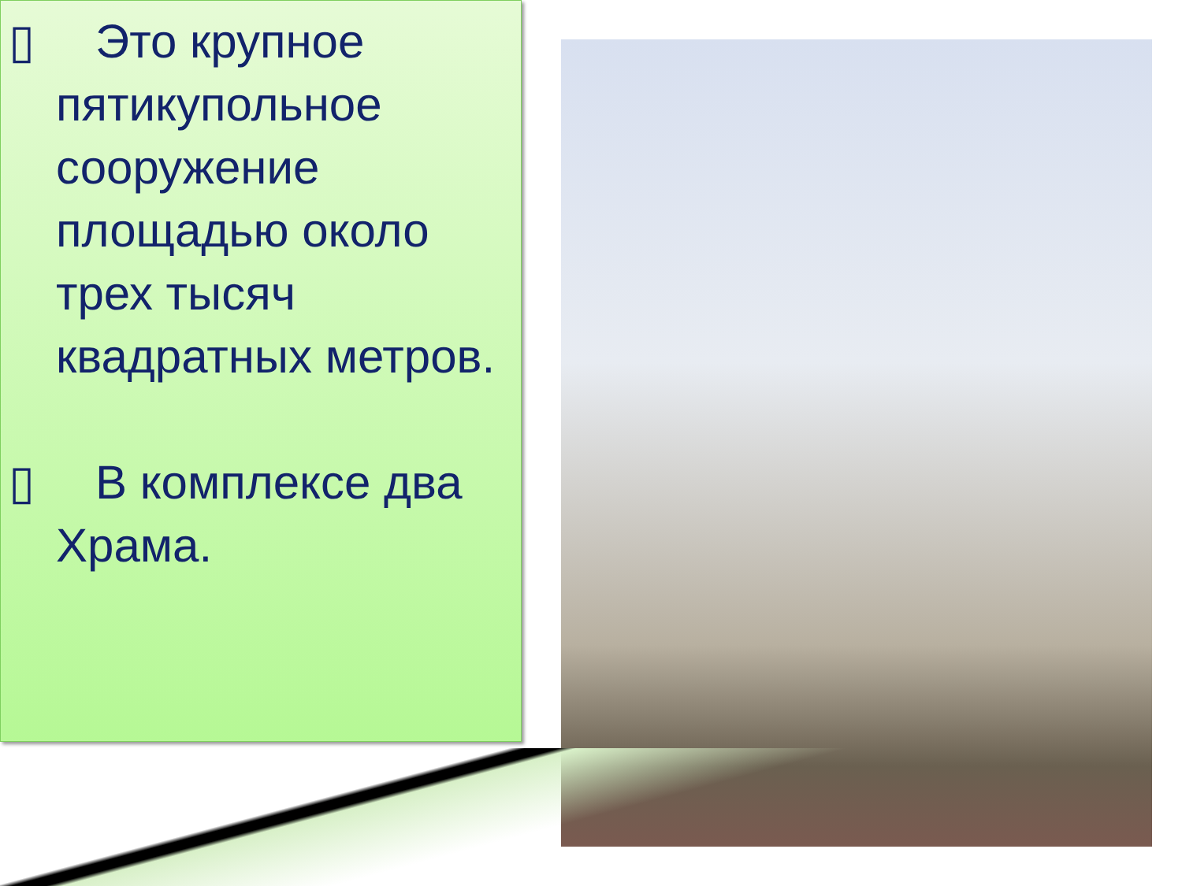▯ Это крупное пятикупольное сооружение площадью около трех тысяч квадратных метров.
▯ В комплексе два Храма.